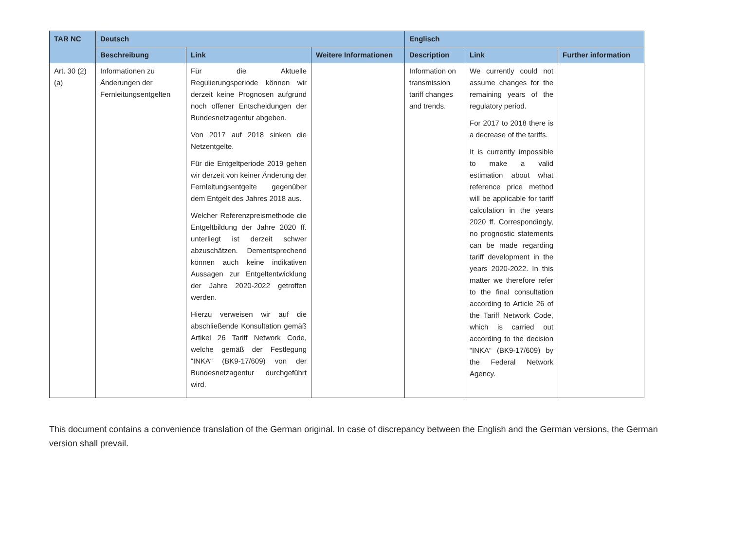| TAR NC | Deutsch | | | Englisch | | |
| --- | --- | --- | --- | --- | --- | --- |
| | Beschreibung | Link | Weitere Informationen | Description | Link | Further information |
| Art. 30 (2)(a) | Informationen zu Änderungen der Fernleitungsentgelten | Für die Aktuelle Regulierungsperiode können wir derzeit keine Prognosen aufgrund noch offener Entscheidungen der Bundesnetzagentur abgeben. Von 2017 auf 2018 sinken die Netzentgelte. Für die Entgeltperiode 2019 gehen wir derzeit von keiner Änderung der Fernleitungsentgelte gegenüber dem Entgelt des Jahres 2018 aus. Welcher Referenzpreismethode die Entgeltbildung der Jahre 2020 ff. unterliegt ist derzeit schwer abzuschätzen. Dementsprechend können auch keine indikativen Aussagen zur Entgeltentwicklung der Jahre 2020-2022 getroffen werden. Hierzu verweisen wir auf die abschließende Konsultation gemäß Artikel 26 Tariff Network Code, welche gemäß der Festlegung “INKA“ (BK9-17/609) von der Bundesnetzagentur durchgeführt wird. | | Information on transmission tariff changes and trends. | We currently could not assume changes for the remaining years of the regulatory period. For 2017 to 2018 there is a decrease of the tariffs. It is currently impossible to make a valid estimation about what reference price method will be applicable for tariff calculation in the years 2020 ff. Correspondingly, no prognostic statements can be made regarding tariff development in the years 2020-2022. In this matter we therefore refer to the final consultation according to Article 26 of the Tariff Network Code, which is carried out according to the decision “INKA“ (BK9-17/609) by the Federal Network Agency. | |
This document contains a convenience translation of the German original. In case of discrepancy between the English and the German versions, the German version shall prevail.